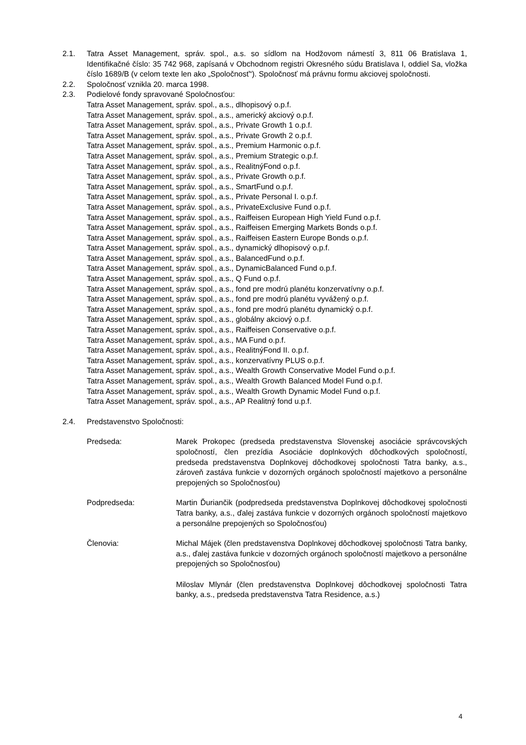2.1. Tatra Asset Management, správ. spol., a.s. so sídlom na Hodžovom námestí 3, 811 06 Bratislava 1, Identifikačné číslo: 35 742 968, zapísaná v Obchodnom registri Okresného súdu Bratislava I, oddiel Sa, vložka číslo 1689/B (v celom texte len ako „Spoločnosť“). Spoločnosť má právnu formu akciovej spoločnosti.
2.2. Spoločnosť vznikla 20. marca 1998.
2.3. Podielové fondy spravované Spoločnosťou:
Tatra Asset Management, správ. spol., a.s., dlhopisový o.p.f.
Tatra Asset Management, správ. spol., a.s., americký akciový o.p.f.
Tatra Asset Management, správ. spol., a.s., Private Growth 1 o.p.f.
Tatra Asset Management, správ. spol., a.s., Private Growth 2 o.p.f.
Tatra Asset Management, správ. spol., a.s., Premium Harmonic o.p.f.
Tatra Asset Management, správ. spol., a.s., Premium Strategic o.p.f.
Tatra Asset Management, správ. spol., a.s., RealitnýFond o.p.f.
Tatra Asset Management, správ. spol., a.s., Private Growth o.p.f.
Tatra Asset Management, správ. spol., a.s., SmartFund o.p.f.
Tatra Asset Management, správ. spol., a.s., Private Personal I. o.p.f.
Tatra Asset Management, správ. spol., a.s., PrivateExclusive Fund o.p.f.
Tatra Asset Management, správ. spol., a.s., Raiffeisen European High Yield Fund o.p.f.
Tatra Asset Management, správ. spol., a.s., Raiffeisen Emerging Markets Bonds o.p.f.
Tatra Asset Management, správ. spol., a.s., Raiffeisen Eastern Europe Bonds o.p.f.
Tatra Asset Management, správ. spol., a.s., dynamický dlhopisový o.p.f.
Tatra Asset Management, správ. spol., a.s., BalancedFund o.p.f.
Tatra Asset Management, správ. spol., a.s., DynamicBalanced Fund o.p.f.
Tatra Asset Management, správ. spol., a.s., Q Fund o.p.f.
Tatra Asset Management, správ. spol., a.s., fond pre modrú planétu konzervatívny o.p.f.
Tatra Asset Management, správ. spol., a.s., fond pre modrú planétu vyvážený o.p.f.
Tatra Asset Management, správ. spol., a.s., fond pre modrú planétu dynamický o.p.f.
Tatra Asset Management, správ. spol., a.s., globálny akciový o.p.f.
Tatra Asset Management, správ. spol., a.s., Raiffeisen Conservative o.p.f.
Tatra Asset Management, správ. spol., a.s., MA Fund o.p.f.
Tatra Asset Management, správ. spol., a.s., RealitnýFond II. o.p.f.
Tatra Asset Management, správ. spol., a.s., konzervatívny PLUS o.p.f.
Tatra Asset Management, správ. spol., a.s., Wealth Growth Conservative Model Fund o.p.f.
Tatra Asset Management, správ. spol., a.s., Wealth Growth Balanced Model Fund o.p.f.
Tatra Asset Management, správ. spol., a.s., Wealth Growth Dynamic Model Fund o.p.f.
Tatra Asset Management, správ. spol., a.s., AP Realitný fond u.p.f.
2.4. Predstavenstvo Spoločnosti:
Predseda: Marek Prokopec (predseda predstavenstva Slovenskej asociácie správcovských spoločností, člen prezídia Asociácie doplnkových dôchodkových spoločností, predseda predstavenstva Doplnkovej dôchodkovej spoločnosti Tatra banky, a.s., zároveň zastáva funkcie v dozorných orgánoch spoločností majetkovo a personálne prepojených so Spoločnosťou)
Podpredseda: Martin Ďurianč­ik (podpredseda predstavenstva Doplnkovej dôchodkovej spoločnosti Tatra banky, a.s., ďalej zastáva funkcie v dozorných orgánoch spoločností majetkovo a personálne prepojených so Spoločnosťou)
Členovia: Michal Májek (člen predstavenstva Doplnkovej dôchodkovej spoločnosti Tatra banky, a.s., ďalej zastáva funkcie v dozorných orgánoch spoločností majetkovo a personálne prepojených so Spoločnosťou)
Miloslav Mlynár (člen predstavenstva Doplnkovej dôchodkovej spoločnosti Tatra banky, a.s., predseda predstavenstva Tatra Residence, a.s.)
4